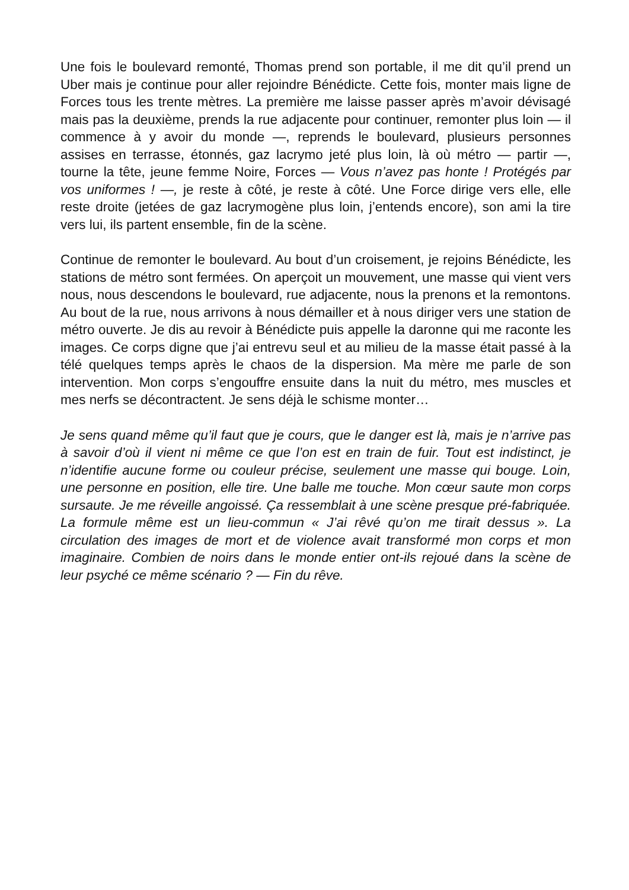Une fois le boulevard remonté, Thomas prend son portable, il me dit qu’il prend un Uber mais je continue pour aller rejoindre Bénédicte. Cette fois, monter mais ligne de Forces tous les trente mètres. La première me laisse passer après m’avoir dévisagé mais pas la deuxième, prends la rue adjacente pour continuer, remonter plus loin — il commence à y avoir du monde —, reprends le boulevard, plusieurs personnes assises en terrasse, étonnés, gaz lacrymo jeté plus loin, là où métro — partir —, tourne la tête, jeune femme Noire, Forces — Vous n’avez pas honte ! Protégés par vos uniformes ! —, je reste à côté, je reste à côté. Une Force dirige vers elle, elle reste droite (jetées de gaz lacrymogène plus loin, j’entends encore), son ami la tire vers lui, ils partent ensemble, fin de la scène.
Continue de remonter le boulevard. Au bout d’un croisement, je rejoins Bénédicte, les stations de métro sont fermées. On aperçoit un mouvement, une masse qui vient vers nous, nous descendons le boulevard, rue adjacente, nous la prenons et la remontons. Au bout de la rue, nous arrivons à nous démailler et à nous diriger vers une station de métro ouverte. Je dis au revoir à Bénédicte puis appelle la daronne qui me raconte les images. Ce corps digne que j’ai entrevu seul et au milieu de la masse était passé à la télé quelques temps après le chaos de la dispersion. Ma mère me parle de son intervention. Mon corps s’engouffre ensuite dans la nuit du métro, mes muscles et mes nerfs se décontractent. Je sens déjà le schisme monter…
Je sens quand même qu’il faut que je cours, que le danger est là, mais je n’arrive pas à savoir d’où il vient ni même ce que l’on est en train de fuir. Tout est indistinct, je n’identifie aucune forme ou couleur précise, seulement une masse qui bouge. Loin, une personne en position, elle tire. Une balle me touche. Mon cœur saute mon corps sursaute. Je me réveille angoissé. Ça ressemblait à une scène presque pré-fabriquée. La formule même est un lieu-commun « J’ai rêvé qu’on me tirait dessus ». La circulation des images de mort et de violence avait transformé mon corps et mon imaginaire. Combien de noirs dans le monde entier ont-ils rejoué dans la scène de leur psyché ce même scénario ? — Fin du rêve.